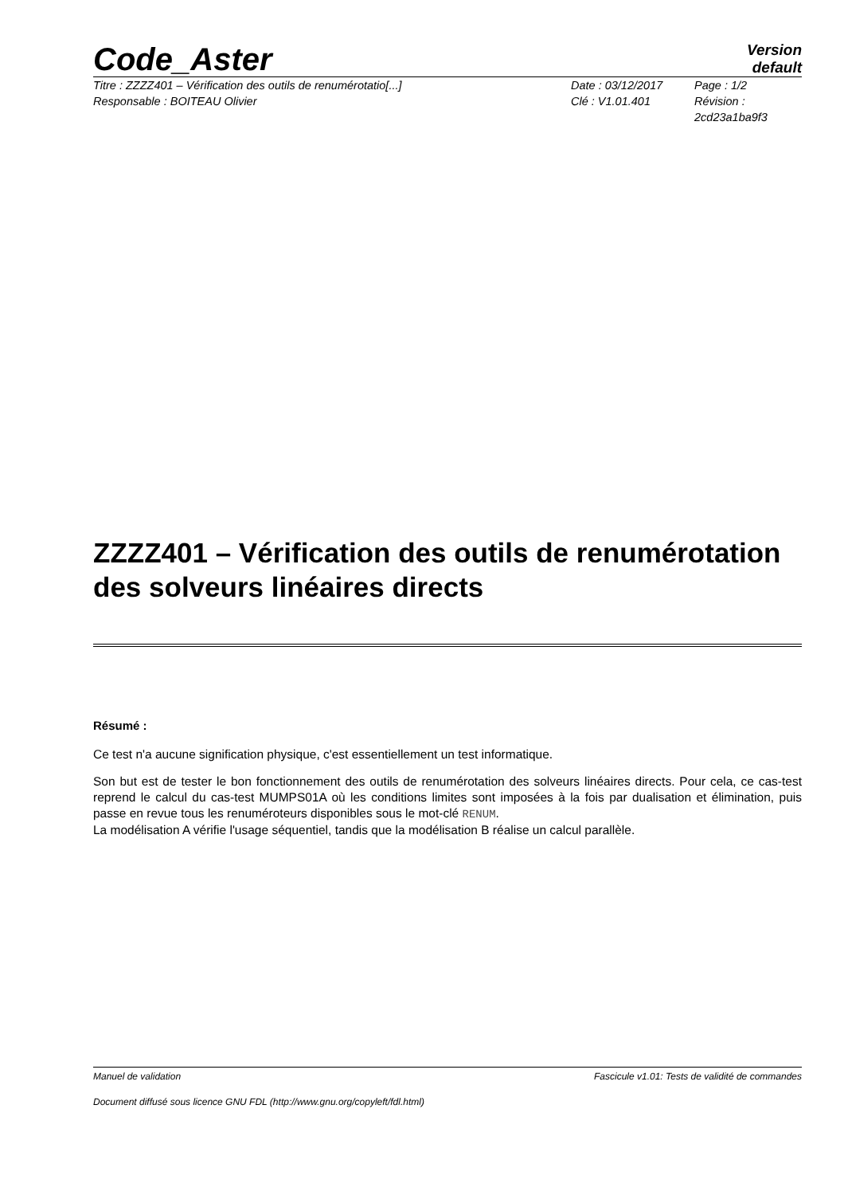Code_Aster
Version
default
Titre : ZZZZ401 – Vérification des outils de renumérotatio[...]
Responsable : BOITEAU Olivier
Date : 03/12/2017
Clé : V1.01.401
Page : 1/2
Révision :
2cd23a1ba9f3
ZZZZ401 – Vérification des outils de renumérotation des solveurs linéaires directs
Résumé :
Ce test n'a aucune signification physique, c'est essentiellement un test informatique.
Son but est de tester le bon fonctionnement des outils de renumérotation des solveurs linéaires directs. Pour cela, ce cas-test reprend le calcul du cas-test MUMPS01A où les conditions limites sont imposées à la fois par dualisation et élimination, puis passe en revue tous les renuméroteurs disponibles sous le mot-clé RENUM.
La modélisation A vérifie l'usage séquentiel, tandis que la modélisation B réalise un calcul parallèle.
Manuel de validation Fascicule v1.01: Tests de validité de commandes
Document diffusé sous licence GNU FDL (http://www.gnu.org/copyleft/fdl.html)